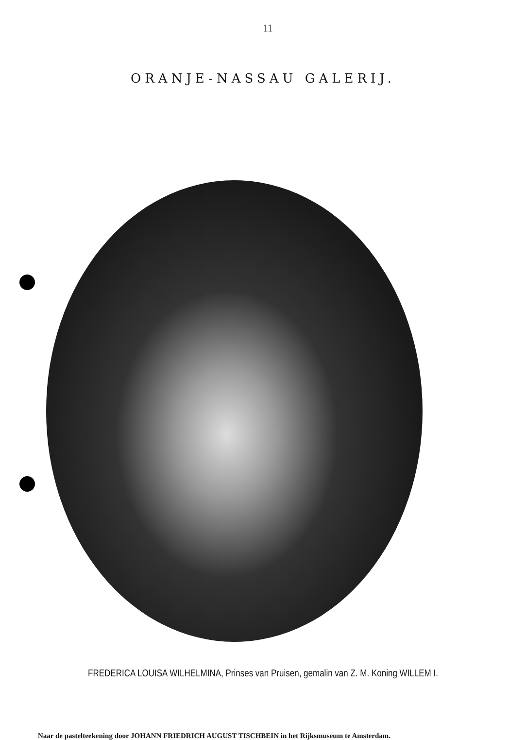11
ORANJE-NASSAU GALERIJ.
FREDERICA LOUISA WILHELMINA, Prinses van Pruisen, gemalin van Z. M. Koning WILLEM I.
Naar de pastelteekening door JOHANN FRIEDRICH AUGUST TISCHBEIN in het Rijksmuseum te Amsterdam.